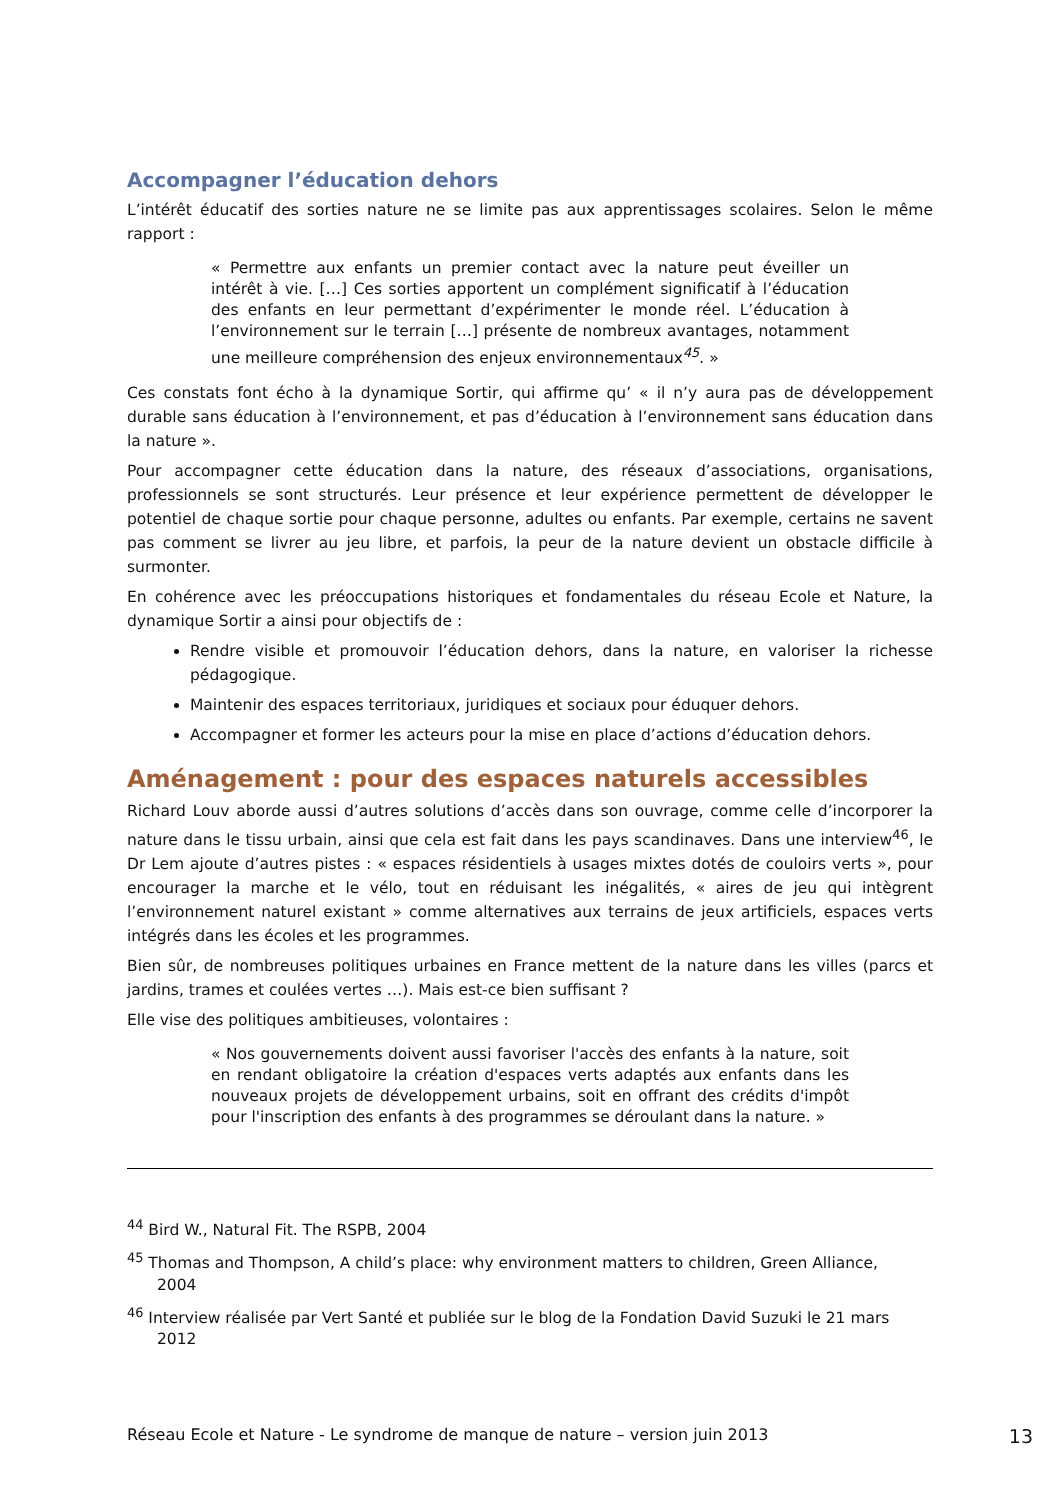Accompagner l’éducation dehors
L’intérêt éducatif des sorties nature ne se limite pas aux apprentissages scolaires. Selon le même rapport :
« Permettre aux enfants un premier contact avec la nature peut éveiller un intérêt à vie. […] Ces sorties apportent un complément significatif à l’éducation des enfants en leur permettant d’expérimenter le monde réel. L’éducation à l’environnement sur le terrain […] présente de nombreux avantages, notamment une meilleure compréhension des enjeux environnementaux<sup>45</sup>. »
Ces constats font écho à la dynamique Sortir, qui affirme qu’ « il n’y aura pas de développement durable sans éducation à l’environnement, et pas d’éducation à l’environnement sans éducation dans la nature ».
Pour accompagner cette éducation dans la nature, des réseaux d’associations, organisations, professionnels se sont structurés. Leur présence et leur expérience permettent de développer le potentiel de chaque sortie pour chaque personne, adultes ou enfants. Par exemple, certains ne savent pas comment se livrer au jeu libre, et parfois, la peur de la nature devient un obstacle difficile à surmonter.
En cohérence avec les préoccupations historiques et fondamentales du réseau Ecole et Nature, la dynamique Sortir a ainsi pour objectifs de :
Rendre visible et promouvoir l’éducation dehors, dans la nature, en valoriser la richesse pédagogique.
Maintenir des espaces territoriaux, juridiques et sociaux pour éduquer dehors.
Accompagner et former les acteurs pour la mise en place d’actions d’éducation dehors.
Aménagement : pour des espaces naturels accessibles
Richard Louv aborde aussi d’autres solutions d’accès dans son ouvrage, comme celle d’incorporer la nature dans le tissu urbain, ainsi que cela est fait dans les pays scandinaves. Dans une interview<sup>46</sup>, le Dr Lem ajoute d’autres pistes : « espaces résidentiels à usages mixtes dotés de couloirs verts », pour encourager la marche et le vélo, tout en réduisant les inégalités, « aires de jeu qui intègrent l’environnement naturel existant » comme alternatives aux terrains de jeux artificiels, espaces verts intégrés dans les écoles et les programmes.
Bien sûr, de nombreuses politiques urbaines en France mettent de la nature dans les villes (parcs et jardins, trames et coulées vertes …). Mais est-ce bien suffisant ?
Elle vise des politiques ambitieuses, volontaires :
« Nos gouvernements doivent aussi favoriser l'accès des enfants à la nature, soit en rendant obligatoire la création d'espaces verts adaptés aux enfants dans les nouveaux projets de développement urbains, soit en offrant des crédits d'impôt pour l'inscription des enfants à des programmes se déroulant dans la nature. »
<sup>44</sup> Bird W., Natural Fit. The RSPB, 2004
<sup>45</sup> Thomas and Thompson, A child’s place: why environment matters to children, Green Alliance, 2004
<sup>46</sup> Interview réalisée par Vert Santé et publiée sur le blog de la Fondation David Suzuki le 21 mars 2012
Réseau Ecole et Nature - Le syndrome de manque de nature – version juin 2013 13